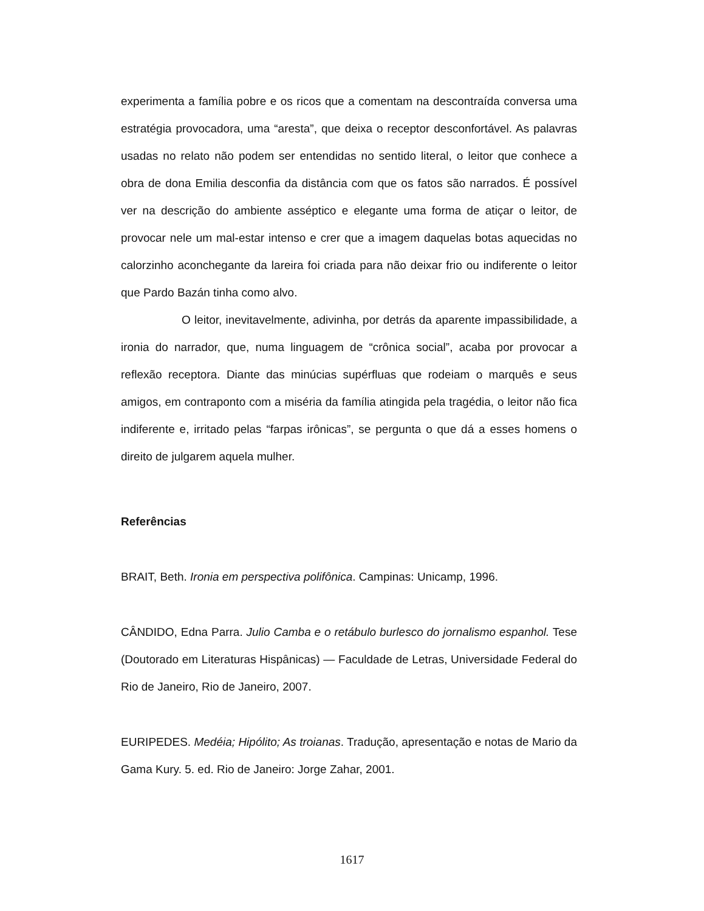experimenta a família pobre e os ricos que a comentam na descontraída conversa uma estratégia provocadora, uma “aresta”, que deixa o receptor desconfortável. As palavras usadas no relato não podem ser entendidas no sentido literal, o leitor que conhece a obra de dona Emilia desconfia da distância com que os fatos são narrados. É possível ver na descrição do ambiente asséptico e elegante uma forma de atiçar o leitor, de provocar nele um mal-estar intenso e crer que a imagem daquelas botas aquecidas no calorzinho aconchegante da lareira foi criada para não deixar frio ou indiferente o leitor que Pardo Bazán tinha como alvo.
O leitor, inevitavelmente, adivinha, por detrás da aparente impassibilidade, a ironia do narrador, que, numa linguagem de “crônica social”, acaba por provocar a reflexão receptora. Diante das minúcias supérfluas que rodeiam o marquês e seus amigos, em contraponto com a miséria da família atingida pela tragédia, o leitor não fica indiferente e, irritado pelas “farpas irônicas”, se pergunta o que dá a esses homens o direito de julgarem aquela mulher.
Referências
BRAIT, Beth. Ironia em perspectiva polifônica. Campinas: Unicamp, 1996.
CÂNDIDO, Edna Parra. Julio Camba e o retábulo burlesco do jornalismo espanhol. Tese (Doutorado em Literaturas Hispânicas) — Faculdade de Letras, Universidade Federal do Rio de Janeiro, Rio de Janeiro, 2007.
EURIPEDES. Medéia; Hipólito; As troianas. Tradução, apresentação e notas de Mario da Gama Kury. 5. ed. Rio de Janeiro: Jorge Zahar, 2001.
1617